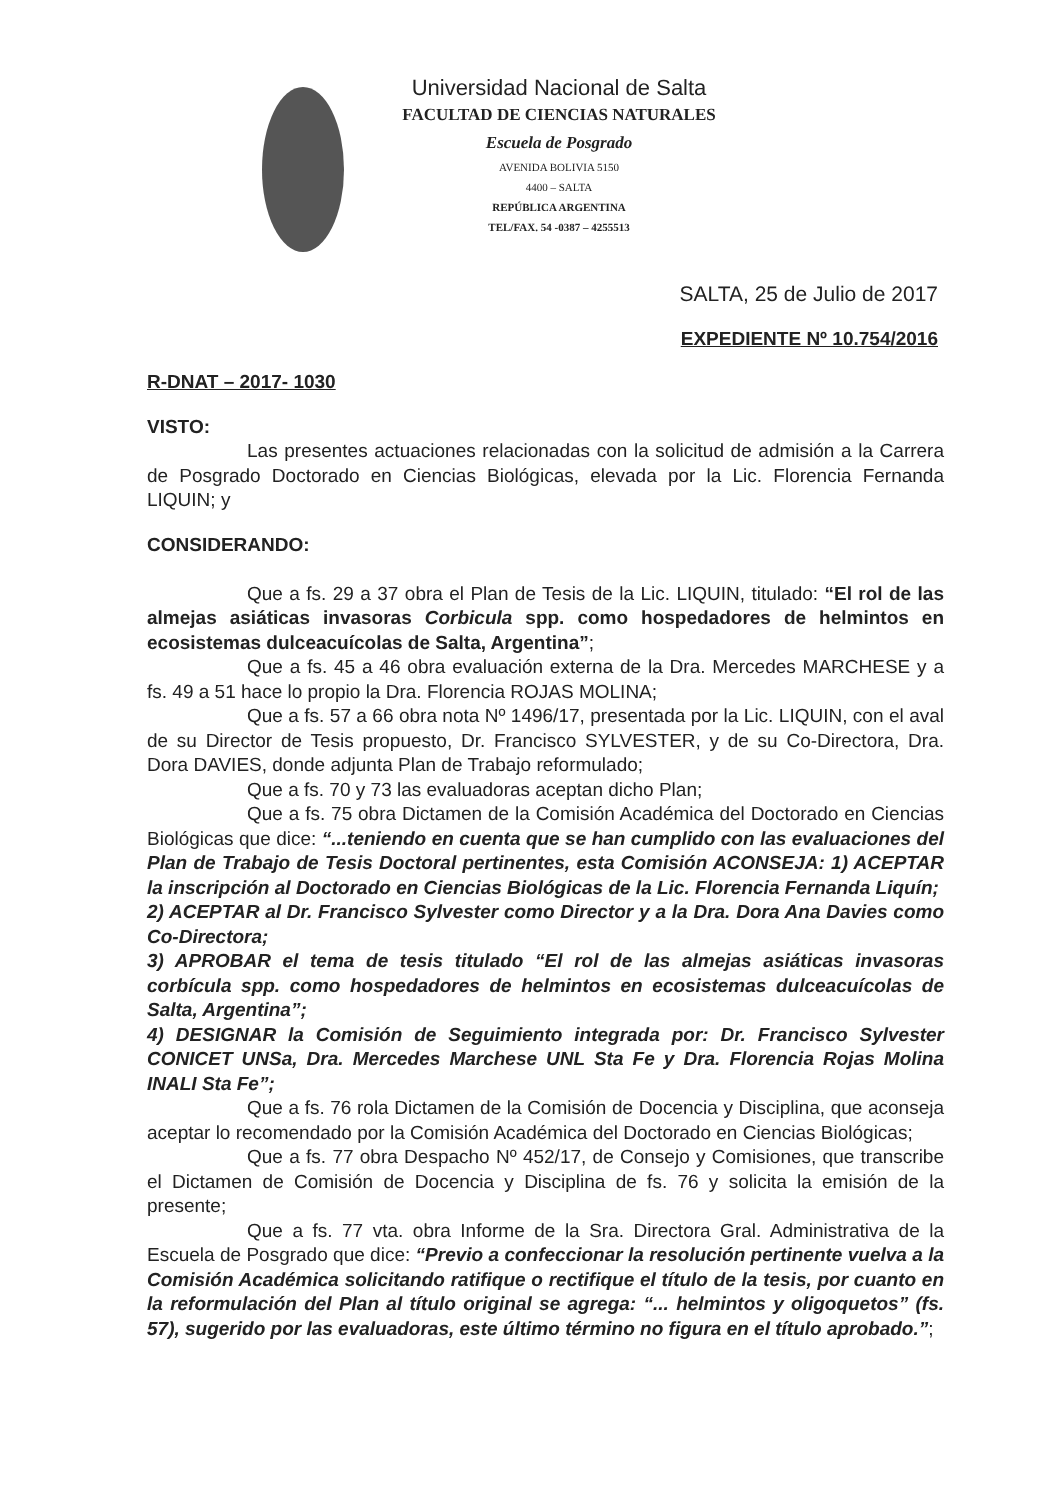Universidad Nacional de Salta
FACULTAD DE CIENCIAS NATURALES
Escuela de Posgrado
AVENIDA BOLIVIA 5150
4400 – SALTA
REPÚBLICA ARGENTINA
TEL/FAX. 54 -0387 – 4255513
SALTA, 25 de Julio de 2017
EXPEDIENTE Nº 10.754/2016
R-DNAT – 2017- 1030
VISTO:
Las presentes actuaciones relacionadas con la solicitud de admisión a la Carrera de Posgrado Doctorado en Ciencias Biológicas, elevada por la Lic. Florencia Fernanda LIQUIN; y
CONSIDERANDO:
Que a fs. 29 a 37 obra el Plan de Tesis de la Lic. LIQUIN, titulado: “El rol de las almejas asiáticas invasoras Corbicula spp. como hospedadores de helmintos en ecosistemas dulceacuícolas de Salta, Argentina”;
Que a fs. 45 a 46 obra evaluación externa de la Dra. Mercedes MARCHESE y a fs. 49 a 51 hace lo propio la Dra. Florencia ROJAS MOLINA;
Que a fs. 57 a 66 obra nota Nº 1496/17, presentada por la Lic. LIQUIN, con el aval de su Director de Tesis propuesto, Dr. Francisco SYLVESTER, y de su Co-Directora, Dra. Dora DAVIES, donde adjunta Plan de Trabajo reformulado;
Que a fs. 70 y 73 las evaluadoras aceptan dicho Plan;
Que a fs. 75 obra Dictamen de la Comisión Académica del Doctorado en Ciencias Biológicas que dice: “...teniendo en cuenta que se han cumplido con las evaluaciones del Plan de Trabajo de Tesis Doctoral pertinentes, esta Comisión ACONSEJA: 1) ACEPTAR la inscripción al Doctorado en Ciencias Biológicas de la Lic. Florencia Fernanda Liquín;
2) ACEPTAR al Dr. Francisco Sylvester como Director y a la Dra. Dora Ana Davies como Co-Directora;
3) APROBAR el tema de tesis titulado “El rol de las almejas asiáticas invasoras corbícula spp. como hospedadores de helmintos en ecosistemas dulceacuícolas de Salta, Argentina”;
4) DESIGNAR la Comisión de Seguimiento integrada por: Dr. Francisco Sylvester CONICET UNSa, Dra. Mercedes Marchese UNL Sta Fe y Dra. Florencia Rojas Molina INALI Sta Fe”;
Que a fs. 76 rola Dictamen de la Comisión de Docencia y Disciplina, que aconseja aceptar lo recomendado por la Comisión Académica del Doctorado en Ciencias Biológicas;
Que a fs. 77 obra Despacho Nº 452/17, de Consejo y Comisiones, que transcribe el Dictamen de Comisión de Docencia y Disciplina de fs. 76 y solicita la emisión de la presente;
Que a fs. 77 vta. obra Informe de la Sra. Directora Gral. Administrativa de la Escuela de Posgrado que dice: “Previo a confeccionar la resolución pertinente vuelva a la Comisión Académica solicitando ratifique o rectifique el título de la tesis, por cuanto en la reformulación del Plan al título original se agrega: “... helmintos y oligoquetos” (fs. 57), sugerido por las evaluadoras, este último término no figura en el título aprobado.”;